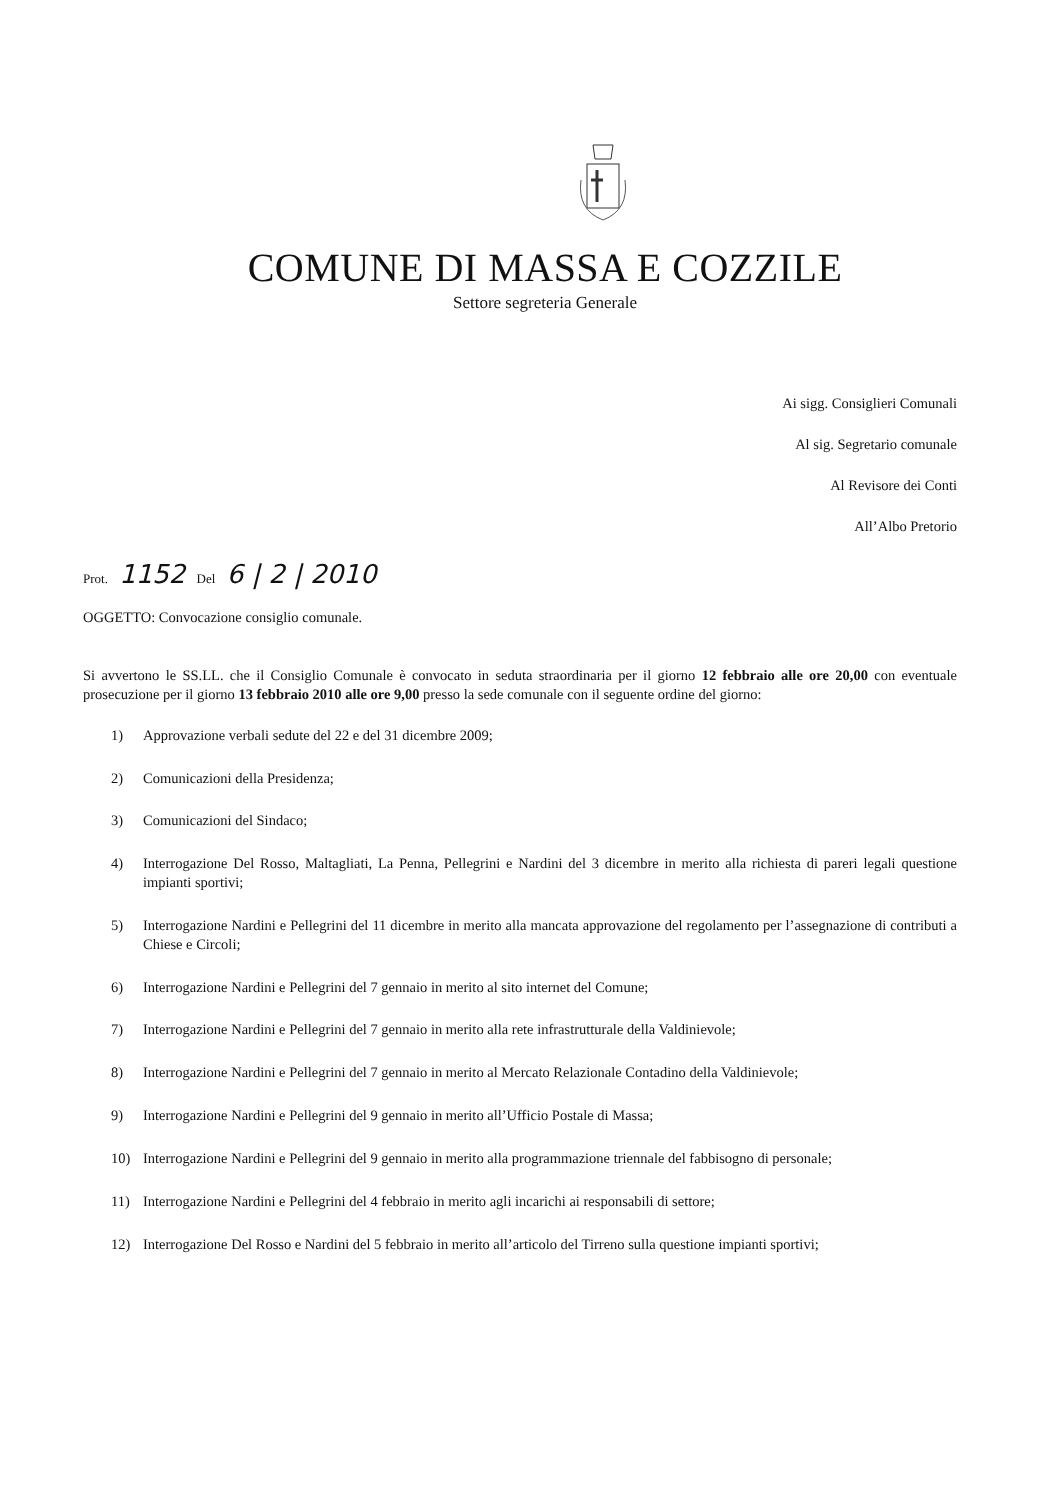COMUNE DI MASSA E COZZILE
Settore segreteria Generale
Ai sigg. Consiglieri Comunali
Al sig. Segretario comunale
Al Revisore dei Conti
All’Albo Pretorio
Prot. 1152 Del 6 | 2 | 2010
OGGETTO: Convocazione consiglio comunale.
Si avvertono le SS.LL. che il Consiglio Comunale è convocato in seduta straordinaria per il giorno 12 febbraio alle ore 20,00 con eventuale prosecuzione per il giorno 13 febbraio 2010 alle ore 9,00 presso la sede comunale con il seguente ordine del giorno:
1) Approvazione verbali sedute del 22 e del 31 dicembre 2009;
2) Comunicazioni della Presidenza;
3) Comunicazioni del Sindaco;
4) Interrogazione Del Rosso, Maltagliati, La Penna, Pellegrini e Nardini del 3 dicembre in merito alla richiesta di pareri legali questione impianti sportivi;
5) Interrogazione Nardini e Pellegrini del 11 dicembre in merito alla mancata approvazione del regolamento per l’assegnazione di contributi a Chiese e Circoli;
6) Interrogazione Nardini e Pellegrini del 7 gennaio in merito al sito internet del Comune;
7) Interrogazione Nardini e Pellegrini del 7 gennaio in merito alla rete infrastrutturale della Valdinievole;
8) Interrogazione Nardini e Pellegrini del 7 gennaio in merito al Mercato Relazionale Contadino della Valdinievole;
9) Interrogazione Nardini e Pellegrini del 9 gennaio in merito all’Ufficio Postale di Massa;
10) Interrogazione Nardini e Pellegrini del 9 gennaio in merito alla programmazione triennale del fabbisogno di personale;
11) Interrogazione Nardini e Pellegrini del 4 febbraio in merito agli incarichi ai responsabili di settore;
12) Interrogazione Del Rosso e Nardini del 5 febbraio in merito all’articolo del Tirreno sulla questione impianti sportivi;